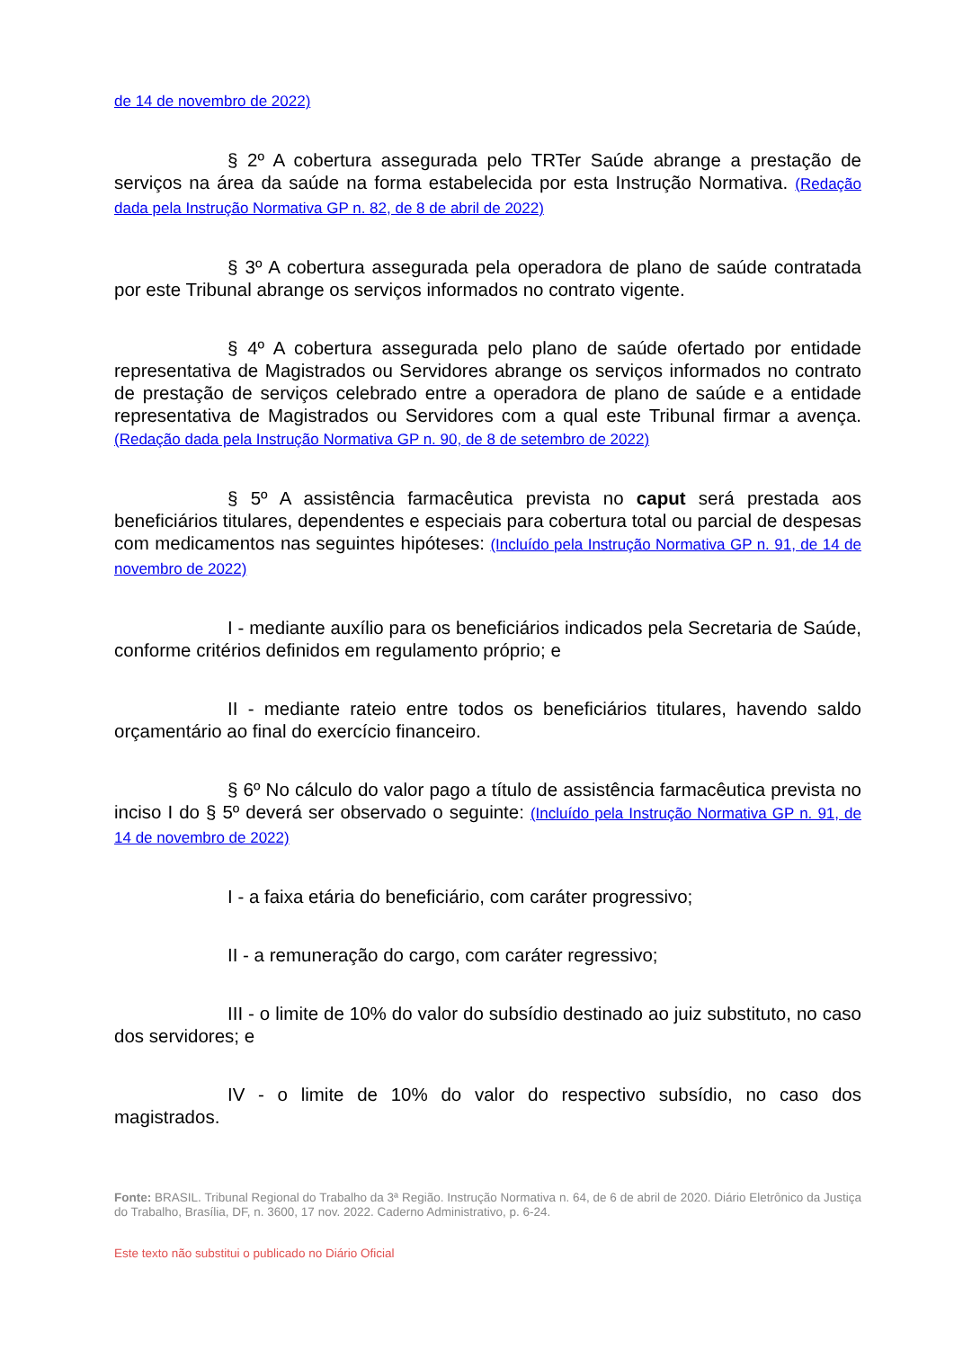de 14 de novembro de 2022)
§ 2º A cobertura assegurada pelo TRTer Saúde abrange a prestação de serviços na área da saúde na forma estabelecida por esta Instrução Normativa. (Redação dada pela Instrução Normativa GP n. 82, de 8 de abril de 2022)
§ 3º A cobertura assegurada pela operadora de plano de saúde contratada por este Tribunal abrange os serviços informados no contrato vigente.
§ 4º A cobertura assegurada pelo plano de saúde ofertado por entidade representativa de Magistrados ou Servidores abrange os serviços informados no contrato de prestação de serviços celebrado entre a operadora de plano de saúde e a entidade representativa de Magistrados ou Servidores com a qual este Tribunal firmar a avença. (Redação dada pela Instrução Normativa GP n. 90, de 8 de setembro de 2022)
§ 5º A assistência farmacêutica prevista no caput será prestada aos beneficiários titulares, dependentes e especiais para cobertura total ou parcial de despesas com medicamentos nas seguintes hipóteses: (Incluído pela Instrução Normativa GP n. 91, de 14 de novembro de 2022)
I - mediante auxílio para os beneficiários indicados pela Secretaria de Saúde, conforme critérios definidos em regulamento próprio; e
II - mediante rateio entre todos os beneficiários titulares, havendo saldo orçamentário ao final do exercício financeiro.
§ 6º No cálculo do valor pago a título de assistência farmacêutica prevista no inciso I do § 5º deverá ser observado o seguinte: (Incluído pela Instrução Normativa GP n. 91, de 14 de novembro de 2022)
I - a faixa etária do beneficiário, com caráter progressivo;
II - a remuneração do cargo, com caráter regressivo;
III - o limite de 10% do valor do subsídio destinado ao juiz substituto, no caso dos servidores; e
IV - o limite de 10% do valor do respectivo subsídio, no caso dos magistrados.
Fonte: BRASIL. Tribunal Regional do Trabalho da 3ª Região. Instrução Normativa n. 64, de 6 de abril de 2020. Diário Eletrônico da Justiça do Trabalho, Brasília, DF, n. 3600, 17 nov. 2022. Caderno Administrativo, p. 6-24.
Este texto não substitui o publicado no Diário Oficial